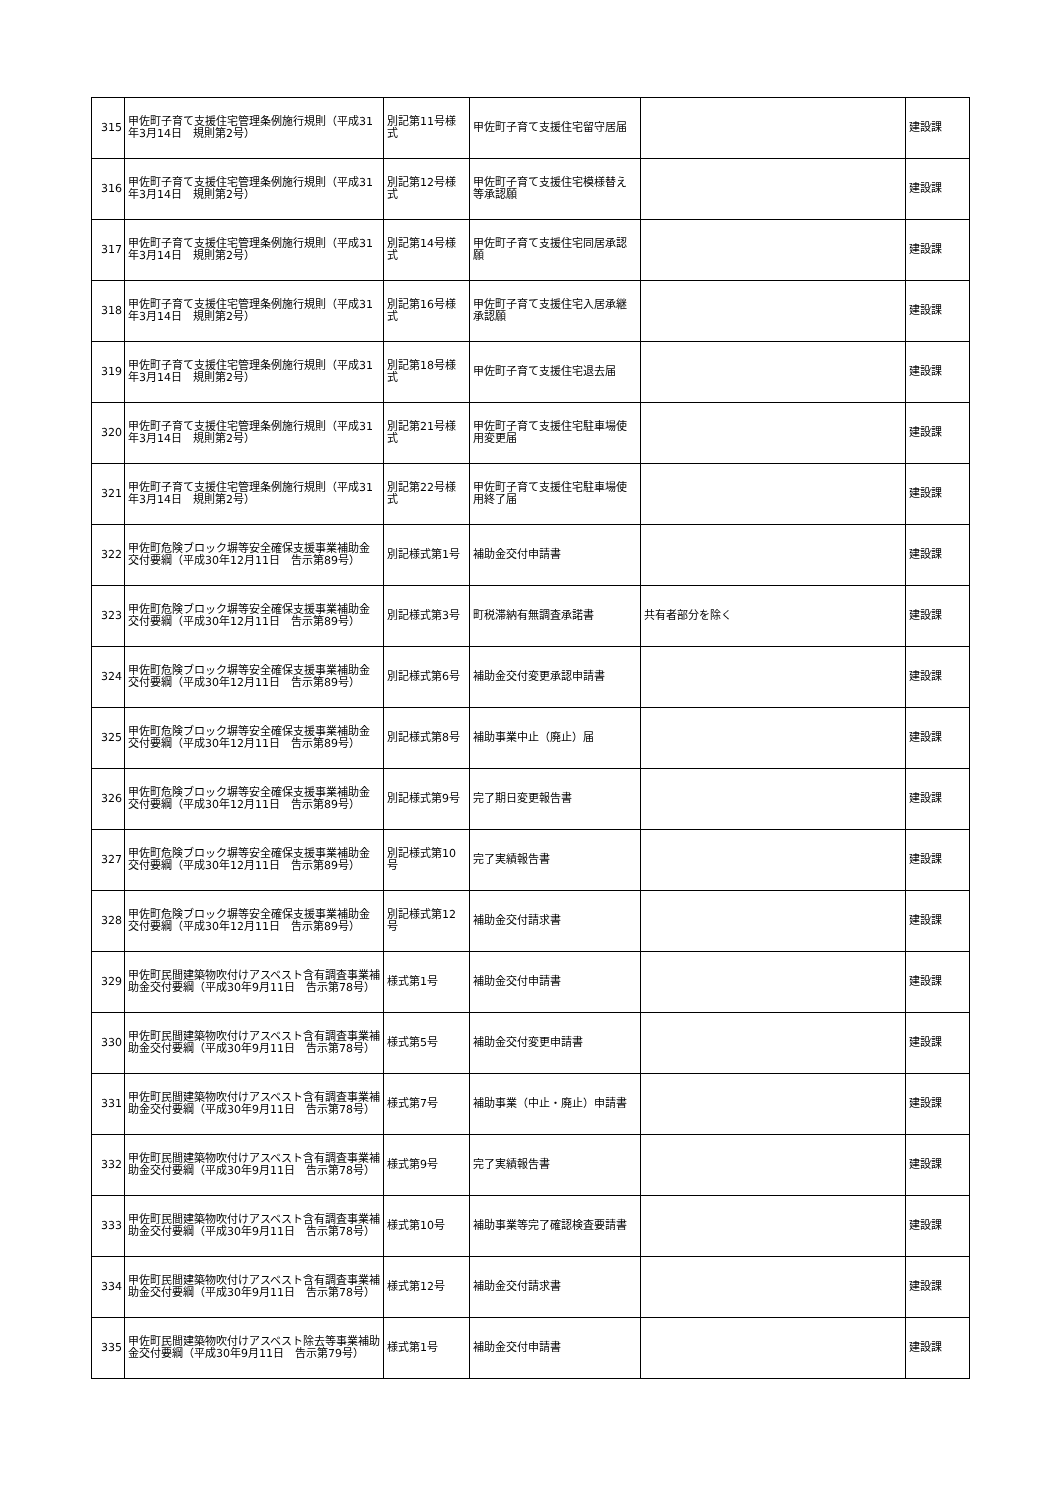| 315 | 甲佐町子育て支援住宅管理条例施行規則（平成31年3月14日 規則第2号） | 別記第11号様式 | 甲佐町子育て支援住宅留守居届 | | 建設課 |
| 316 | 甲佐町子育て支援住宅管理条例施行規則（平成31年3月14日 規則第2号） | 別記第12号様式 | 甲佐町子育て支援住宅模様替え等承認願 | | 建設課 |
| 317 | 甲佐町子育て支援住宅管理条例施行規則（平成31年3月14日 規則第2号） | 別記第14号様式 | 甲佐町子育て支援住宅同居承認願 | | 建設課 |
| 318 | 甲佐町子育て支援住宅管理条例施行規則（平成31年3月14日 規則第2号） | 別記第16号様式 | 甲佐町子育て支援住宅入居承継承認願 | | 建設課 |
| 319 | 甲佐町子育て支援住宅管理条例施行規則（平成31年3月14日 規則第2号） | 別記第18号様式 | 甲佐町子育て支援住宅退去届 | | 建設課 |
| 320 | 甲佐町子育て支援住宅管理条例施行規則（平成31年3月14日 規則第2号） | 別記第21号様式 | 甲佐町子育て支援住宅駐車場使用変更届 | | 建設課 |
| 321 | 甲佐町子育て支援住宅管理条例施行規則（平成31年3月14日 規則第2号） | 別記第22号様式 | 甲佐町子育て支援住宅駐車場使用終了届 | | 建設課 |
| 322 | 甲佐町危険ブロック塀等安全確保支援事業補助金交付要綱（平成30年12月11日 告示第89号） | 別記様式第1号 | 補助金交付申請書 | | 建設課 |
| 323 | 甲佐町危険ブロック塀等安全確保支援事業補助金交付要綱（平成30年12月11日 告示第89号） | 別記様式第3号 | 町税滞納有無調査承諾書 | 共有者部分を除く | 建設課 |
| 324 | 甲佐町危険ブロック塀等安全確保支援事業補助金交付要綱（平成30年12月11日 告示第89号） | 別記様式第6号 | 補助金交付変更承認申請書 | | 建設課 |
| 325 | 甲佐町危険ブロック塀等安全確保支援事業補助金交付要綱（平成30年12月11日 告示第89号） | 別記様式第8号 | 補助事業中止（廃止）届 | | 建設課 |
| 326 | 甲佐町危険ブロック塀等安全確保支援事業補助金交付要綱（平成30年12月11日 告示第89号） | 別記様式第9号 | 完了期日変更報告書 | | 建設課 |
| 327 | 甲佐町危険ブロック塀等安全確保支援事業補助金交付要綱（平成30年12月11日 告示第89号） | 別記様式第10号 | 完了実績報告書 | | 建設課 |
| 328 | 甲佐町危険ブロック塀等安全確保支援事業補助金交付要綱（平成30年12月11日 告示第89号） | 別記様式第12号 | 補助金交付請求書 | | 建設課 |
| 329 | 甲佐町民間建築物吹付けアスベスト含有調査事業補助金交付要綱（平成30年9月11日 告示第78号） | 様式第1号 | 補助金交付申請書 | | 建設課 |
| 330 | 甲佐町民間建築物吹付けアスベスト含有調査事業補助金交付要綱（平成30年9月11日 告示第78号） | 様式第5号 | 補助金交付変更申請書 | | 建設課 |
| 331 | 甲佐町民間建築物吹付けアスベスト含有調査事業補助金交付要綱（平成30年9月11日 告示第78号） | 様式第7号 | 補助事業（中止・廃止）申請書 | | 建設課 |
| 332 | 甲佐町民間建築物吹付けアスベスト含有調査事業補助金交付要綱（平成30年9月11日 告示第78号） | 様式第9号 | 完了実績報告書 | | 建設課 |
| 333 | 甲佐町民間建築物吹付けアスベスト含有調査事業補助金交付要綱（平成30年9月11日 告示第78号） | 様式第10号 | 補助事業等完了確認検査要請書 | | 建設課 |
| 334 | 甲佐町民間建築物吹付けアスベスト含有調査事業補助金交付要綱（平成30年9月11日 告示第78号） | 様式第12号 | 補助金交付請求書 | | 建設課 |
| 335 | 甲佐町民間建築物吹付けアスベスト除去等事業補助金交付要綱（平成30年9月11日 告示第79号） | 様式第1号 | 補助金交付申請書 | | 建設課 |